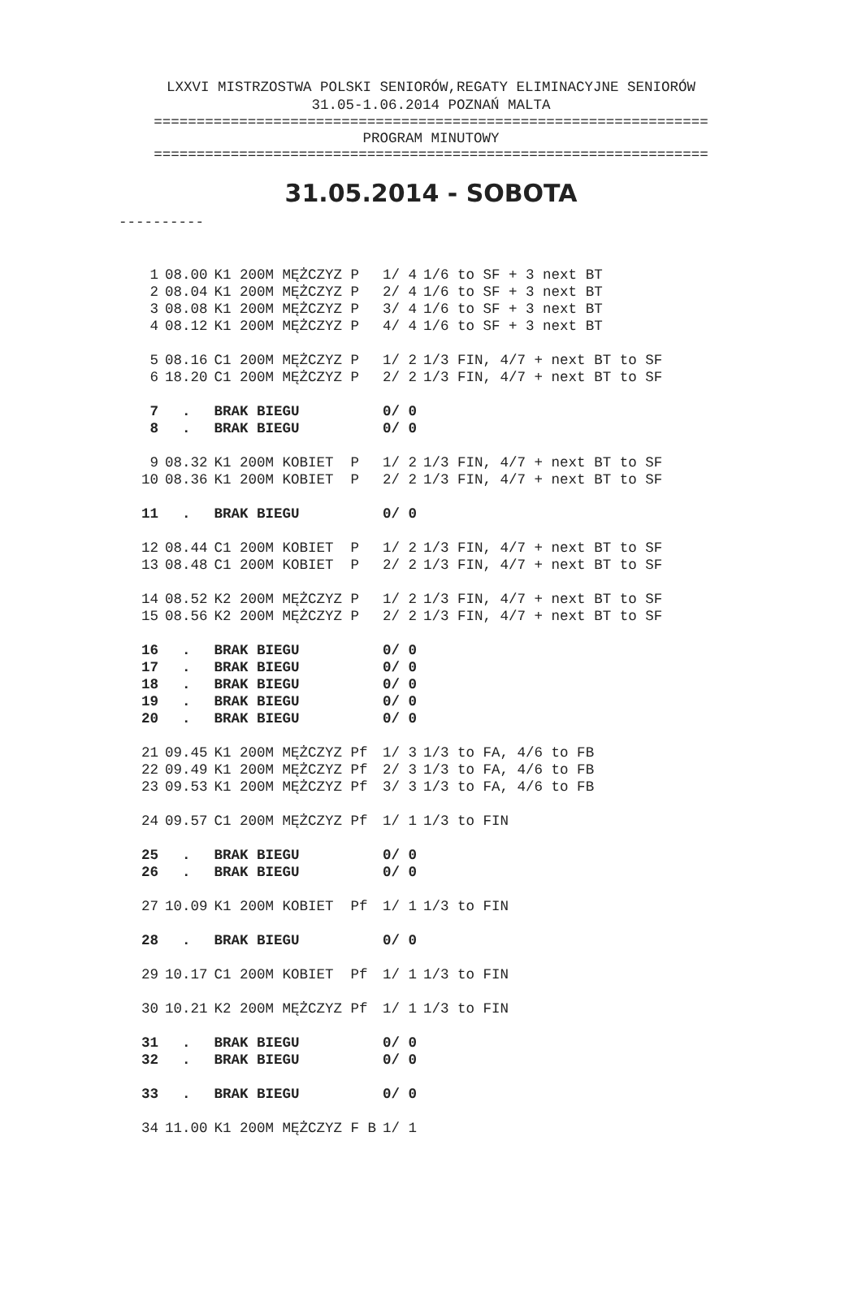LXXVI MISTRZOSTWA POLSKI SENIORÓW,REGATY ELIMINACYJNE SENIORÓW
31.05-1.06.2014 POZNAŃ MALTA
=================================================================
PROGRAM MINUTOWY
=================================================================
31.05.2014 - SOBOTA
----------
| 1 | 08.00 | K1 200M MĘŻCZYZ P | 1/ 4 | 1/6 to SF + 3 next BT |
| 2 | 08.04 | K1 200M MĘŻCZYZ P | 2/ 4 | 1/6 to SF + 3 next BT |
| 3 | 08.08 | K1 200M MĘŻCZYZ P | 3/ 4 | 1/6 to SF + 3 next BT |
| 4 | 08.12 | K1 200M MĘŻCZYZ P | 4/ 4 | 1/6 to SF + 3 next BT |
| 5 | 08.16 | C1 200M MĘŻCZYZ P | 1/ 2 | 1/3 FIN, 4/7 + next BT to SF |
| 6 | 18.20 | C1 200M MĘŻCZYZ P | 2/ 2 | 1/3 FIN, 4/7 + next BT to SF |
| 7 | . | BRAK BIEGU | 0/ 0 | |
| 8 | . | BRAK BIEGU | 0/ 0 | |
| 9 | 08.32 | K1 200M KOBIET P | 1/ 2 | 1/3 FIN, 4/7 + next BT to SF |
| 10 | 08.36 | K1 200M KOBIET P | 2/ 2 | 1/3 FIN, 4/7 + next BT to SF |
| 11 | . | BRAK BIEGU | 0/ 0 | |
| 12 | 08.44 | C1 200M KOBIET P | 1/ 2 | 1/3 FIN, 4/7 + next BT to SF |
| 13 | 08.48 | C1 200M KOBIET P | 2/ 2 | 1/3 FIN, 4/7 + next BT to SF |
| 14 | 08.52 | K2 200M MĘŻCZYZ P | 1/ 2 | 1/3 FIN, 4/7 + next BT to SF |
| 15 | 08.56 | K2 200M MĘŻCZYZ P | 2/ 2 | 1/3 FIN, 4/7 + next BT to SF |
| 16 | . | BRAK BIEGU | 0/ 0 | |
| 17 | . | BRAK BIEGU | 0/ 0 | |
| 18 | . | BRAK BIEGU | 0/ 0 | |
| 19 | . | BRAK BIEGU | 0/ 0 | |
| 20 | . | BRAK BIEGU | 0/ 0 | |
| 21 | 09.45 | K1 200M MĘŻCZYZ Pf | 1/ 3 | 1/3 to FA, 4/6 to FB |
| 22 | 09.49 | K1 200M MĘŻCZYZ Pf | 2/ 3 | 1/3 to FA, 4/6 to FB |
| 23 | 09.53 | K1 200M MĘŻCZYZ Pf | 3/ 3 | 1/3 to FA, 4/6 to FB |
| 24 | 09.57 | C1 200M MĘŻCZYZ Pf | 1/ 1 | 1/3 to FIN |
| 25 | . | BRAK BIEGU | 0/ 0 | |
| 26 | . | BRAK BIEGU | 0/ 0 | |
| 27 | 10.09 | K1 200M KOBIET Pf | 1/ 1 | 1/3 to FIN |
| 28 | . | BRAK BIEGU | 0/ 0 | |
| 29 | 10.17 | C1 200M KOBIET Pf | 1/ 1 | 1/3 to FIN |
| 30 | 10.21 | K2 200M MĘŻCZYZ Pf | 1/ 1 | 1/3 to FIN |
| 31 | . | BRAK BIEGU | 0/ 0 | |
| 32 | . | BRAK BIEGU | 0/ 0 | |
| 33 | . | BRAK BIEGU | 0/ 0 | |
| 34 | 11.00 | K1 200M MĘŻCZYZ F B | 1/ 1 | |